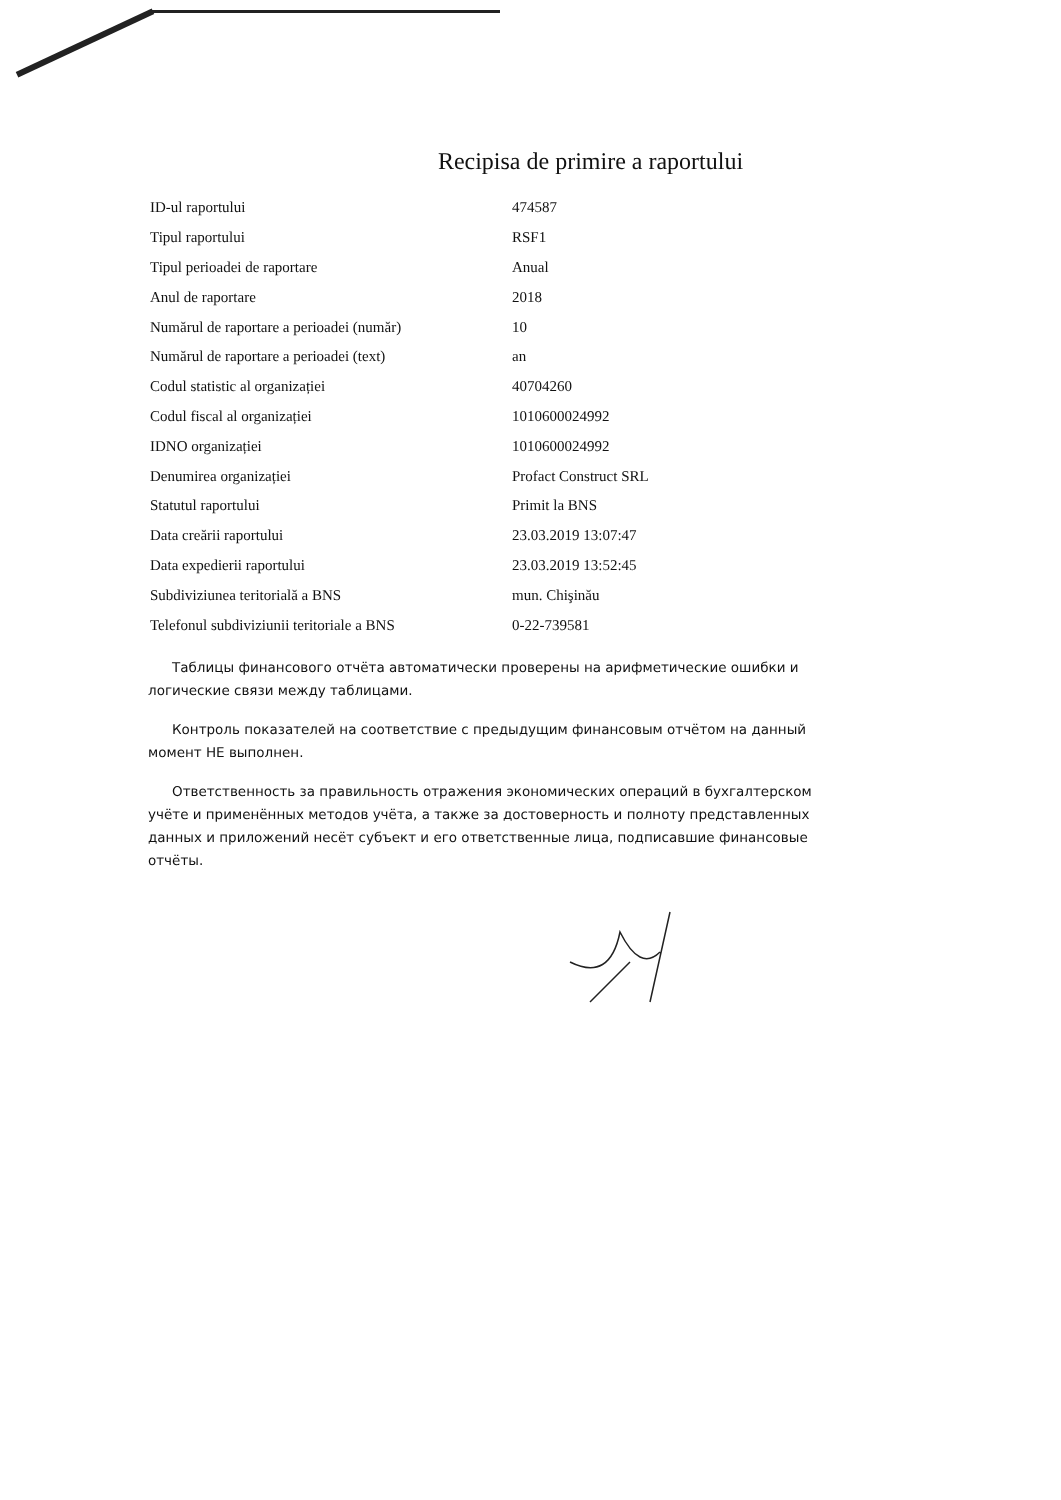Recipisa de primire a raportului
| ID-ul raportului | 474587 |
| Tipul raportului | RSF1 |
| Tipul perioadei de raportare | Anual |
| Anul de raportare | 2018 |
| Numărul de raportare a perioadei (număr) | 10 |
| Numărul de raportare a perioadei (text) | an |
| Codul statistic al organizației | 40704260 |
| Codul fiscal al organizației | 1010600024992 |
| IDNO organizației | 1010600024992 |
| Denumirea organizației | Profact Construct SRL |
| Statutul raportului | Primit la BNS |
| Data creării raportului | 23.03.2019 13:07:47 |
| Data expedierii raportului | 23.03.2019 13:52:45 |
| Subdiviziunea teritorială a BNS | mun. Chişinău |
| Telefonul subdiviziunii teritoriale a BNS | 0-22-739581 |
Таблицы финансового отчёта автоматически проверены на арифметические ошибки и логические связи между таблицами.
Контроль показателей на соответствие с предыдущим финансовым отчётом на данный момент НЕ выполнен.
Ответственность за правильность отражения экономических операций в бухгалтерском учёте и применённых методов учёта, а также за достоверность и полноту представленных данных и приложений несёт субъект и его ответственные лица, подписавшие финансовые отчёты.